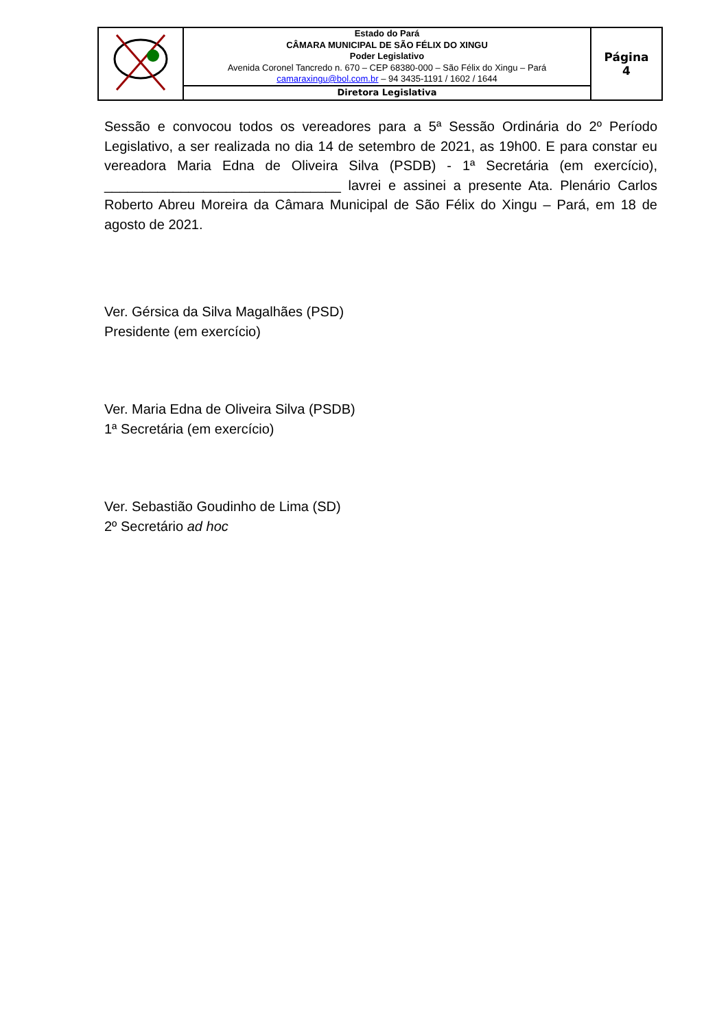| | Estado do Pará CÂMARA MUNICIPAL DE SÃO FÉLIX DO XINGU Poder Legislativo Avenida Coronel Tancredo n. 670 – CEP 68380-000 – São Félix do Xingu – Pará camaraxingu@bol.com.br – 94 3435-1191 / 1602 / 1644 | Página 4 |
| | Diretora Legislativa | |
Sessão e convocou todos os vereadores para a 5ª Sessão Ordinária do 2º Período Legislativo, a ser realizada no dia 14 de setembro de 2021, as 19h00. E para constar eu vereadora Maria Edna de Oliveira Silva (PSDB) - 1ª Secretária (em exercício), _______________________________ lavrei e assinei a presente Ata. Plenário Carlos Roberto Abreu Moreira da Câmara Municipal de São Félix do Xingu – Pará, em 18 de agosto de 2021.
Ver. Gérsica da Silva Magalhães (PSD)
Presidente (em exercício)
Ver. Maria Edna de Oliveira Silva (PSDB)
1ª Secretária (em exercício)
Ver. Sebastião Goudinho de Lima (SD)
2º Secretário ad hoc